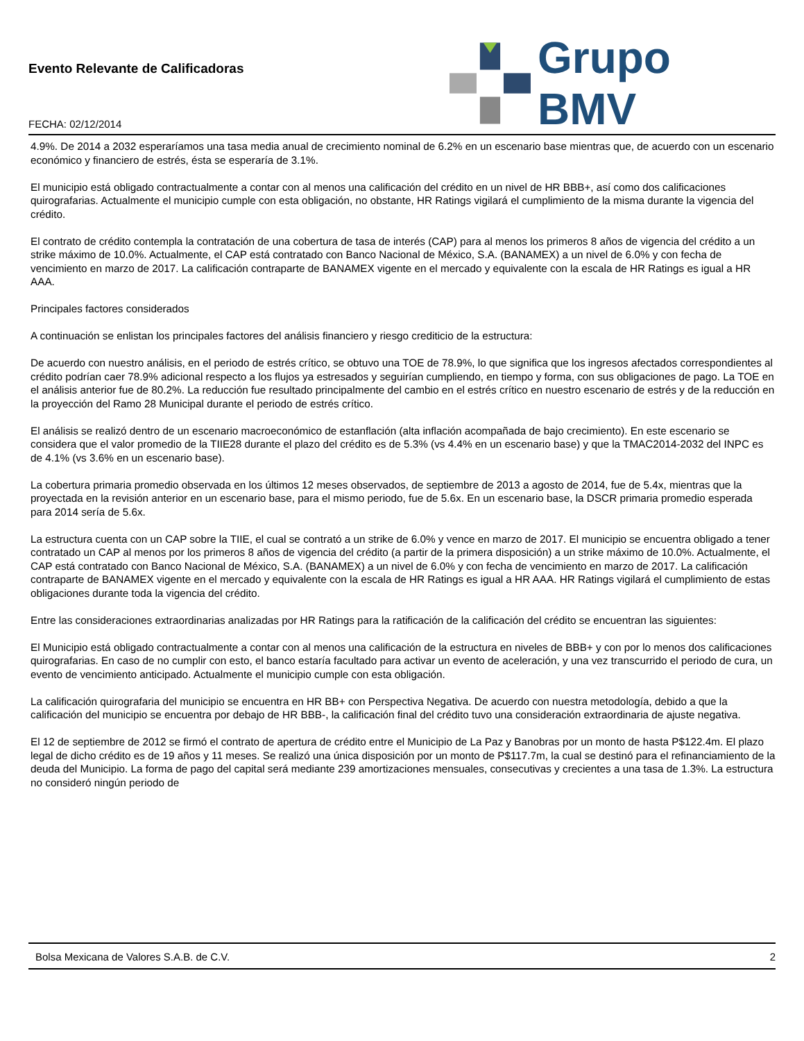Evento Relevante de Calificadoras
FECHA: 02/12/2014
Grupo BMV
4.9%. De 2014 a 2032 esperaríamos una tasa media anual de crecimiento nominal de 6.2% en un escenario base mientras que, de acuerdo con un escenario económico y financiero de estrés, ésta se esperaría de 3.1%.
El municipio está obligado contractualmente a contar con al menos una calificación del crédito en un nivel de HR BBB+, así como dos calificaciones quirografarias. Actualmente el municipio cumple con esta obligación, no obstante, HR Ratings vigilará el cumplimiento de la misma durante la vigencia del crédito.
El contrato de crédito contempla la contratación de una cobertura de tasa de interés (CAP) para al menos los primeros 8 años de vigencia del crédito a un strike máximo de 10.0%. Actualmente, el CAP está contratado con Banco Nacional de México, S.A. (BANAMEX) a un nivel de 6.0% y con fecha de vencimiento en marzo de 2017. La calificación contraparte de BANAMEX vigente en el mercado y equivalente con la escala de HR Ratings es igual a HR AAA.
Principales factores considerados
A continuación se enlistan los principales factores del análisis financiero y riesgo crediticio de la estructura:
De acuerdo con nuestro análisis, en el periodo de estrés crítico, se obtuvo una TOE de 78.9%, lo que significa que los ingresos afectados correspondientes al crédito podrían caer 78.9% adicional respecto a los flujos ya estresados y seguirían cumpliendo, en tiempo y forma, con sus obligaciones de pago. La TOE en el análisis anterior fue de 80.2%. La reducción fue resultado principalmente del cambio en el estrés crítico en nuestro escenario de estrés y de la reducción en la proyección del Ramo 28 Municipal durante el periodo de estrés crítico.
El análisis se realizó dentro de un escenario macroeconómico de estanflación (alta inflación acompañada de bajo crecimiento). En este escenario se considera que el valor promedio de la TIIE28 durante el plazo del crédito es de 5.3% (vs 4.4% en un escenario base) y que la TMAC2014-2032 del INPC es de 4.1% (vs 3.6% en un escenario base).
La cobertura primaria promedio observada en los últimos 12 meses observados, de septiembre de 2013 a agosto de 2014, fue de 5.4x, mientras que la proyectada en la revisión anterior en un escenario base, para el mismo periodo, fue de 5.6x. En un escenario base, la DSCR primaria promedio esperada para 2014 sería de 5.6x.
La estructura cuenta con un CAP sobre la TIIE, el cual se contrató a un strike de 6.0% y vence en marzo de 2017. El municipio se encuentra obligado a tener contratado un CAP al menos por los primeros 8 años de vigencia del crédito (a partir de la primera disposición) a un strike máximo de 10.0%. Actualmente, el CAP está contratado con Banco Nacional de México, S.A. (BANAMEX) a un nivel de 6.0% y con fecha de vencimiento en marzo de 2017. La calificación contraparte de BANAMEX vigente en el mercado y equivalente con la escala de HR Ratings es igual a HR AAA. HR Ratings vigilará el cumplimiento de estas obligaciones durante toda la vigencia del crédito.
Entre las consideraciones extraordinarias analizadas por HR Ratings para la ratificación de la calificación del crédito se encuentran las siguientes:
El Municipio está obligado contractualmente a contar con al menos una calificación de la estructura en niveles de BBB+ y con por lo menos dos calificaciones quirografarias. En caso de no cumplir con esto, el banco estaría facultado para activar un evento de aceleración, y una vez transcurrido el periodo de cura, un evento de vencimiento anticipado. Actualmente el municipio cumple con esta obligación.
La calificación quirografaria del municipio se encuentra en HR BB+ con Perspectiva Negativa. De acuerdo con nuestra metodología, debido a que la calificación del municipio se encuentra por debajo de HR BBB-, la calificación final del crédito tuvo una consideración extraordinaria de ajuste negativa.
El 12 de septiembre de 2012 se firmó el contrato de apertura de crédito entre el Municipio de La Paz y Banobras por un monto de hasta P$122.4m. El plazo legal de dicho crédito es de 19 años y 11 meses. Se realizó una única disposición por un monto de P$117.7m, la cual se destinó para el refinanciamiento de la deuda del Municipio. La forma de pago del capital será mediante 239 amortizaciones mensuales, consecutivas y crecientes a una tasa de 1.3%. La estructura no consideró ningún periodo de
Bolsa Mexicana de Valores S.A.B. de C.V. 2